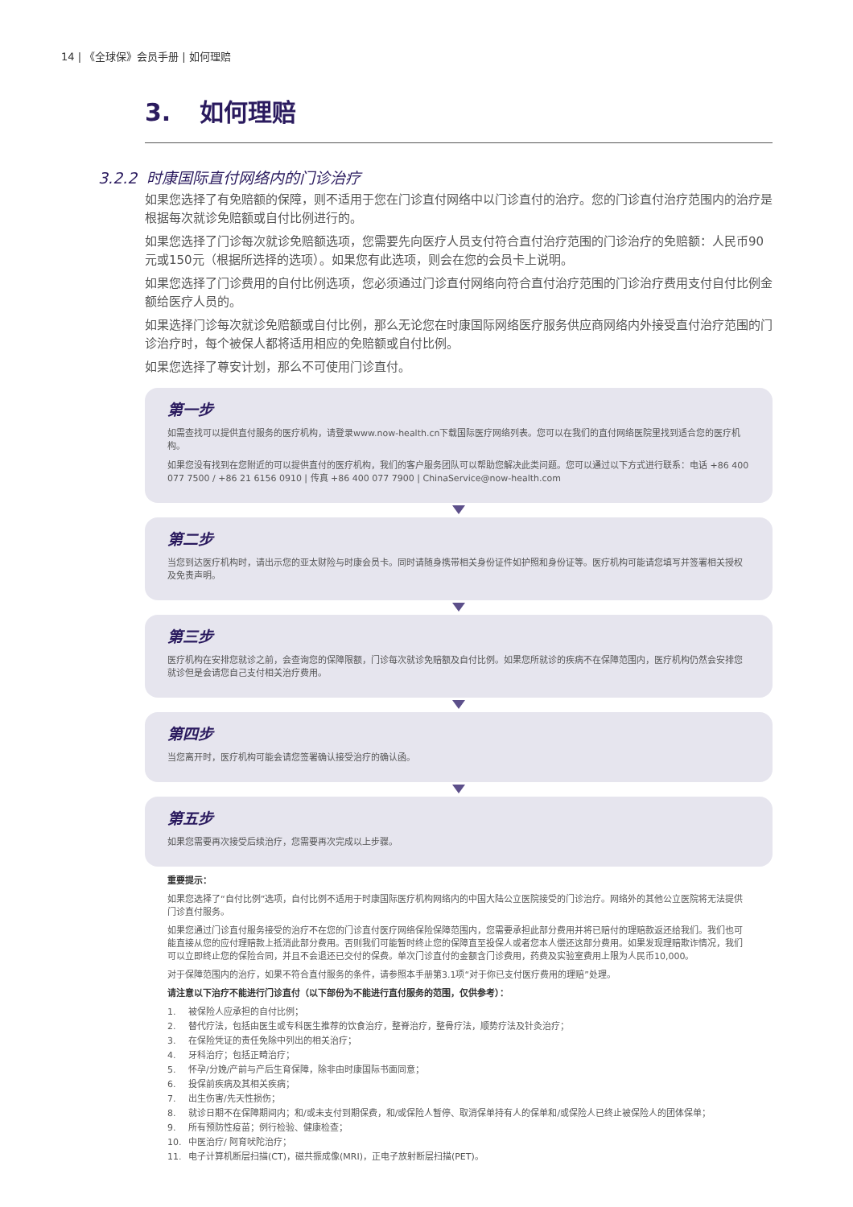14 | 《全球保》会员手册 | 如何理赔
3. 如何理赔
3.2.2 时康国际直付网络内的门诊治疗
如果您选择了有免赔额的保障，则不适用于您在门诊直付网络中以门诊直付的治疗。您的门诊直付治疗范围内的治疗是根据每次就诊免赔额或自付比例进行的。
如果您选择了门诊每次就诊免赔额选项，您需要先向医疗人员支付符合直付治疗范围的门诊治疗的免赔额：人民币90元或150元（根据所选择的选项）。如果您有此选项，则会在您的会员卡上说明。
如果您选择了门诊费用的自付比例选项，您必须通过门诊直付网络向符合直付治疗范围的门诊治疗费用支付自付比例金额给医疗人员的。
如果选择门诊每次就诊免赔额或自付比例，那么无论您在时康国际网络医疗服务供应商网络内外接受直付治疗范围的门诊治疗时，每个被保人都将适用相应的免赔额或自付比例。
如果您选择了尊安计划，那么不可使用门诊直付。
第一步
如需查找可以提供直付服务的医疗机构，请登录www.now-health.cn下载国际医疗网络列表。您可以在我们的直付网络医院里找到适合您的医疗机构。
如果您没有找到在您附近的可以提供直付的医疗机构，我们的客户服务团队可以帮助您解决此类问题。您可以通过以下方式进行联系：电话 +86 400 077 7500 / +86 21 6156 0910 | 传真 +86 400 077 7900 | ChinaService@now-health.com
第二步
当您到达医疗机构时，请出示您的亚太财险与时康会员卡。同时请随身携带相关身份证件如护照和身份证等。医疗机构可能请您填写并签署相关授权及免责声明。
第三步
医疗机构在安排您就诊之前，会查询您的保障限额，门诊每次就诊免赔额及自付比例。如果您所就诊的疾病不在保障范围内，医疗机构仍然会安排您就诊但是会请您自己支付相关治疗费用。
第四步
当您离开时，医疗机构可能会请您签署确认接受治疗的确认函。
第五步
如果您需要再次接受后续治疗，您需要再次完成以上步骤。
重要提示：
如果您选择了“自付比例”选项，自付比例不适用于时康国际医疗机构网络内的中国大陆公立医院接受的门诊治疗。网络外的其他公立医院将无法提供门诊直付服务。
如果您通过门诊直付服务接受的治疗不在您的门诊直付医疗网络保险保障范围内，您需要承担此部分费用并将已赔付的理赔款返还给我们。我们也可能直接从您的应付理赔款上抵消此部分费用。否则我们可能暂时终止您的保障直至投保人或者您本人偿还这部分费用。如果发现理赔欺诈情况，我们可以立即终止您的保险合同，并且不会退还已交付的保费。单次门诊直付的金额含门诊费用，药费及实验室费用上限为人民币10,000。
对于保障范围内的治疗，如果不符合直付服务的条件，请参照本手册第3.1项“对于你已支付医疗费用的理赔”处理。
请注意以下治疗不能进行门诊直付（以下部份为不能进行直付服务的范围，仅供参考）：
1. 被保险人应承担的自付比例；
2. 替代疗法，包括由医生或专科医生推荐的饮食治疗，整脊治疗，整骨疗法，顺势疗法及针灸治疗；
3. 在保险凭证的责任免除中列出的相关治疗；
4. 牙科治疗；包括正畸治疗；
5. 怀孕/分娩/产前与产后生育保障，除非由时康国际书面同意；
6. 投保前疾病及其相关疾病；
7. 出生伤害/先天性损伤；
8. 就诊日期不在保障期间内；和/或未支付到期保费，和/或保险人暂停、取消保单持有人的保单和/或保险人已终止被保险人的团体保单；
9. 所有预防性疫苗；例行检验、健康检查；
10. 中医治疗/ 阿育吠陀治疗；
11. 电子计算机断层扫描(CT)，磁共振成像(MRI)，正电子放射断层扫描(PET)。